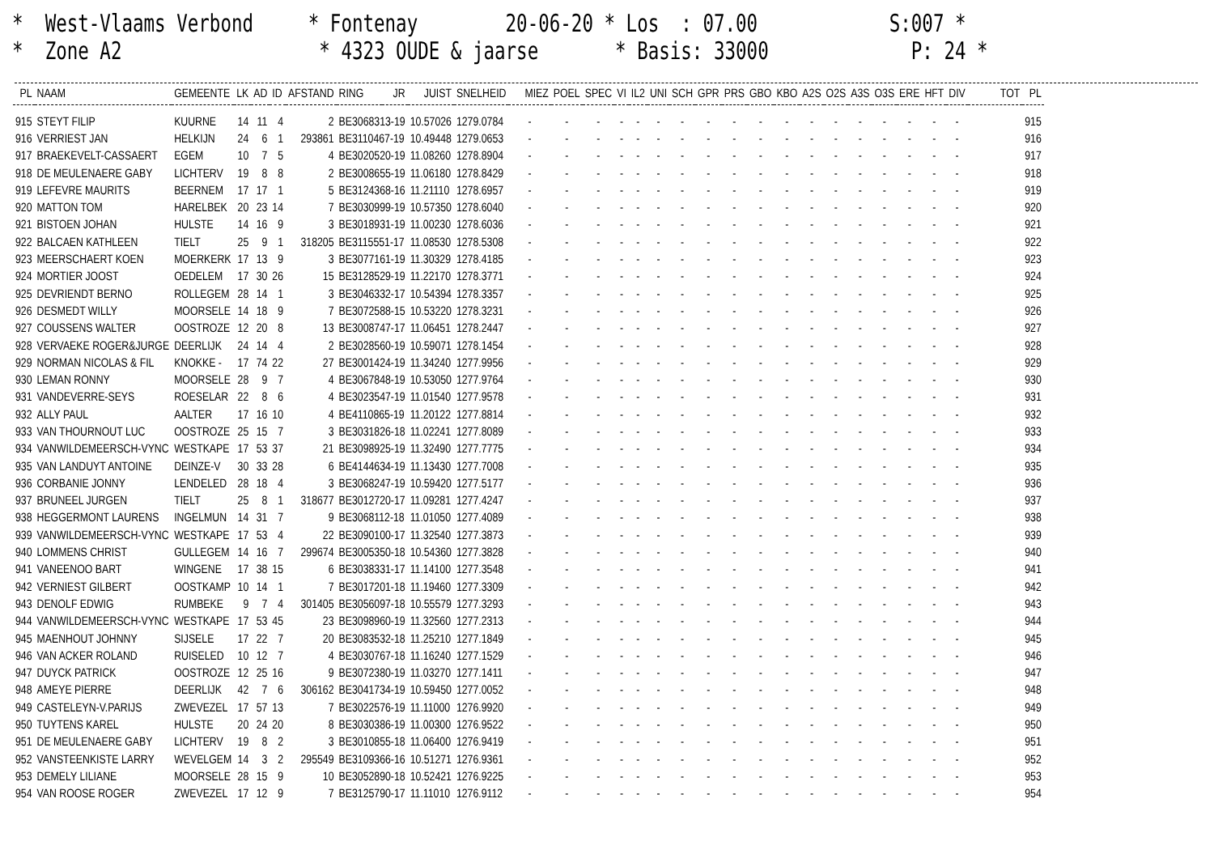* West-Vlaams Verbond * Fontenay 20-06-20 * Los : 07.00 S:007 * * Zone A2 * 4323 OUDE & jaarse * Basis: 33000 P: 24 *
| PL | NAAM | GEMEENTE | LK | AD | ID | AFSTAND | RING | JR | JUIST | SNELHEID | MIEZ | POEL | SPEC | VI | IL2 | UNI | SCH | GPR | PRS | GBO | KBO | A2S | O2S | A3S | O3S | ERE | HFT | DIV | TOT | PL |
| --- | --- | --- | --- | --- | --- | --- | --- | --- | --- | --- | --- | --- | --- | --- | --- | --- | --- | --- | --- | --- | --- | --- | --- | --- | --- | --- | --- | --- | --- | --- |
| 915 | STEYT FILIP | KUURNE | 14 | 11 | 4 | 2 | BE3068313-19 | | 10.57026 | 1279.0784 | - | - | - | - | - | - | - | - | - | - | - | - | - | - | - | - | - | - | | 915 |
| 916 | VERRIEST JAN | HELKIJN | 24 | 6 | 1 | 293861 | BE3110467-19 | | 10.49448 | 1279.0653 | - | - | - | - | - | - | - | - | - | - | - | - | - | - | - | - | - | - | | 916 |
| 917 | BRAEKEVELT-CASSAERT | EGEM | 10 | 7 | 5 | 4 | BE3020520-19 | | 11.08260 | 1278.8904 | - | - | - | - | - | - | - | - | - | - | - | - | - | - | - | - | - | - | | 917 |
| 918 | DE MEULENAERE GABY | LICHTERV | 19 | 8 | 8 | 2 | BE3008655-19 | | 11.06180 | 1278.8429 | - | - | - | - | - | - | - | - | - | - | - | - | - | - | - | - | - | - | | 918 |
| 919 | LEFEVRE MAURITS | BEERNEM | 17 | 17 | 1 | 5 | BE3124368-16 | | 11.21110 | 1278.6957 | - | - | - | - | - | - | - | - | - | - | - | - | - | - | - | - | - | - | | 919 |
| 920 | MATTON TOM | HARELBEK | 20 | 23 | 14 | 7 | BE3030999-19 | | 10.57350 | 1278.6040 | - | - | - | - | - | - | - | - | - | - | - | - | - | - | - | - | - | - | | 920 |
| 921 | BISTOEN JOHAN | HULSTE | 14 | 16 | 9 | 3 | BE3018931-19 | | 11.00230 | 1278.6036 | - | - | - | - | - | - | - | - | - | - | - | - | - | - | - | - | - | - | | 921 |
| 922 | BALCAEN KATHLEEN | TIELT | 25 | 9 | 1 | 318205 | BE3115551-17 | | 11.08530 | 1278.5308 | - | - | - | - | - | - | - | - | - | - | - | - | - | - | - | - | - | - | | 922 |
| 923 | MEERSCHAERT KOEN | MOERKERK | 17 | 13 | 9 | 3 | BE3077161-19 | | 11.30329 | 1278.4185 | - | - | - | - | - | - | - | - | - | - | - | - | - | - | - | - | - | - | | 923 |
| 924 | MORTIER JOOST | OEDELEM | 17 | 30 | 26 | 15 | BE3128529-19 | | 11.22170 | 1278.3771 | - | - | - | - | - | - | - | - | - | - | - | - | - | - | - | - | - | - | | 924 |
| 925 | DEVRIENDT BERNO | ROLLEGEM | 28 | 14 | 1 | 3 | BE3046332-17 | | 10.54394 | 1278.3357 | - | - | - | - | - | - | - | - | - | - | - | - | - | - | - | - | - | - | | 925 |
| 926 | DESMEDT WILLY | MOORSELE | 14 | 18 | 9 | 7 | BE3072588-15 | | 10.53220 | 1278.3231 | - | - | - | - | - | - | - | - | - | - | - | - | - | - | - | - | - | - | | 926 |
| 927 | COUSSENS WALTER | OOSTROZE | 12 | 20 | 8 | 13 | BE3008747-17 | | 11.06451 | 1278.2447 | - | - | - | - | - | - | - | - | - | - | - | - | - | - | - | - | - | - | | 927 |
| 928 | VERVAEKE ROGER&JURGE | DEERLIJK | 24 | 14 | 4 | 2 | BE3028560-19 | | 10.59071 | 1278.1454 | - | - | - | - | - | - | - | - | - | - | - | - | - | - | - | - | - | - | | 928 |
| 929 | NORMAN NICOLAS & FIL | KNOKKE - | 17 | 74 | 22 | 27 | BE3001424-19 | | 11.34240 | 1277.9956 | - | - | - | - | - | - | - | - | - | - | - | - | - | - | - | - | - | - | | 929 |
| 930 | LEMAN RONNY | MOORSELE | 28 | 9 | 7 | 4 | BE3067848-19 | | 10.53050 | 1277.9764 | - | - | - | - | - | - | - | - | - | - | - | - | - | - | - | - | - | - | | 930 |
| 931 | VANDEVERRE-SEYS | ROESELAR | 22 | 8 | 6 | 4 | BE3023547-19 | | 11.01540 | 1277.9578 | - | - | - | - | - | - | - | - | - | - | - | - | - | - | - | - | - | - | | 931 |
| 932 | ALLY PAUL | AALTER | 17 | 16 | 10 | 4 | BE4110865-19 | | 11.20122 | 1277.8814 | - | - | - | - | - | - | - | - | - | - | - | - | - | - | - | - | - | - | | 932 |
| 933 | VAN THOURNOUT LUC | OOSTROZE | 25 | 15 | 7 | 3 | BE3031826-18 | | 11.02241 | 1277.8089 | - | - | - | - | - | - | - | - | - | - | - | - | - | - | - | - | - | - | | 933 |
| 934 | VANWILDEMEERSCH-VYNC | WESTKAPE | 17 | 53 | 37 | 21 | BE3098925-19 | | 11.32490 | 1277.7775 | - | - | - | - | - | - | - | - | - | - | - | - | - | - | - | - | - | - | | 934 |
| 935 | VAN LANDUYT ANTOINE | DEINZE-V | 30 | 33 | 28 | 6 | BE4144634-19 | | 11.13430 | 1277.7008 | - | - | - | - | - | - | - | - | - | - | - | - | - | - | - | - | - | - | | 935 |
| 936 | CORBANIE JONNY | LENDELED | 28 | 18 | 4 | 3 | BE3068247-19 | | 10.59420 | 1277.5177 | - | - | - | - | - | - | - | - | - | - | - | - | - | - | - | - | - | - | | 936 |
| 937 | BRUNEEL JURGEN | TIELT | 25 | 8 | 1 | 318677 | BE3012720-17 | | 11.09281 | 1277.4247 | - | - | - | - | - | - | - | - | - | - | - | - | - | - | - | - | - | - | | 937 |
| 938 | HEGGERMONT LAURENS | INGELMUN | 14 | 31 | 7 | 9 | BE3068112-18 | | 11.01050 | 1277.4089 | - | - | - | - | - | - | - | - | - | - | - | - | - | - | - | - | - | - | | 938 |
| 939 | VANWILDEMEERSCH-VYNC | WESTKAPE | 17 | 53 | 4 | 22 | BE3090100-17 | | 11.32540 | 1277.3873 | - | - | - | - | - | - | - | - | - | - | - | - | - | - | - | - | - | - | | 939 |
| 940 | LOMMENS CHRIST | GULLEGEM | 14 | 16 | 7 | 299674 | BE3005350-18 | | 10.54360 | 1277.3828 | - | - | - | - | - | - | - | - | - | - | - | - | - | - | - | - | - | - | | 940 |
| 941 | VANEENOO BART | WINGENE | 17 | 38 | 15 | 6 | BE3038331-17 | | 11.14100 | 1277.3548 | - | - | - | - | - | - | - | - | - | - | - | - | - | - | - | - | - | - | | 941 |
| 942 | VERNIEST GILBERT | OOSTKAMP | 10 | 14 | 1 | 7 | BE3017201-18 | | 11.19460 | 1277.3309 | - | - | - | - | - | - | - | - | - | - | - | - | - | - | - | - | - | - | | 942 |
| 943 | DENOLF EDWIG | RUMBEKE | 9 | 7 | 4 | 301405 | BE3056097-18 | | 10.55579 | 1277.3293 | - | - | - | - | - | - | - | - | - | - | - | - | - | - | - | - | - | - | | 943 |
| 944 | VANWILDEMEERSCH-VYNC | WESTKAPE | 17 | 53 | 45 | 23 | BE3098960-19 | | 11.32560 | 1277.2313 | - | - | - | - | - | - | - | - | - | - | - | - | - | - | - | - | - | - | | 944 |
| 945 | MAENHOUT JOHNNY | SIJSELE | 17 | 22 | 7 | 20 | BE3083532-18 | | 11.25210 | 1277.1849 | - | - | - | - | - | - | - | - | - | - | - | - | - | - | - | - | - | - | | 945 |
| 946 | VAN ACKER ROLAND | RUISELED | 10 | 12 | 7 | 4 | BE3030767-18 | | 11.16240 | 1277.1529 | - | - | - | - | - | - | - | - | - | - | - | - | - | - | - | - | - | - | | 946 |
| 947 | DUYCK PATRICK | OOSTROZE | 12 | 25 | 16 | 9 | BE3072380-19 | | 11.03270 | 1277.1411 | - | - | - | - | - | - | - | - | - | - | - | - | - | - | - | - | - | - | | 947 |
| 948 | AMEYE PIERRE | DEERLIJK | 42 | 7 | 6 | 306162 | BE3041734-19 | | 10.59450 | 1277.0052 | - | - | - | - | - | - | - | - | - | - | - | - | - | - | - | - | - | - | | 948 |
| 949 | CASTELEYN-V.PARIJS | ZWEVEZEL | 17 | 57 | 13 | 7 | BE3022576-19 | | 11.11000 | 1276.9920 | - | - | - | - | - | - | - | - | - | - | - | - | - | - | - | - | - | - | | 949 |
| 950 | TUYTENS KAREL | HULSTE | 20 | 24 | 20 | 8 | BE3030386-19 | | 11.00300 | 1276.9522 | - | - | - | - | - | - | - | - | - | - | - | - | - | - | - | - | - | - | | 950 |
| 951 | DE MEULENAERE GABY | LICHTERV | 19 | 8 | 2 | 3 | BE3010855-18 | | 11.06400 | 1276.9419 | - | - | - | - | - | - | - | - | - | - | - | - | - | - | - | - | - | - | | 951 |
| 952 | VANSTEENKISTE LARRY | WEVELGEM | 14 | 3 | 2 | 295549 | BE3109366-16 | | 10.51271 | 1276.9361 | - | - | - | - | - | - | - | - | - | - | - | - | - | - | - | - | - | - | | 952 |
| 953 | DEMELY LILIANE | MOORSELE | 28 | 15 | 9 | 10 | BE3052890-18 | | 10.52421 | 1276.9225 | - | - | - | - | - | - | - | - | - | - | - | - | - | - | - | - | - | - | | 953 |
| 954 | VAN ROOSE ROGER | ZWEVEZEL | 17 | 12 | 9 | 7 | BE3125790-17 | | 11.11010 | 1276.9112 | - | - | - | - | - | - | - | - | - | - | - | - | - | - | - | - | - | - | | 954 |